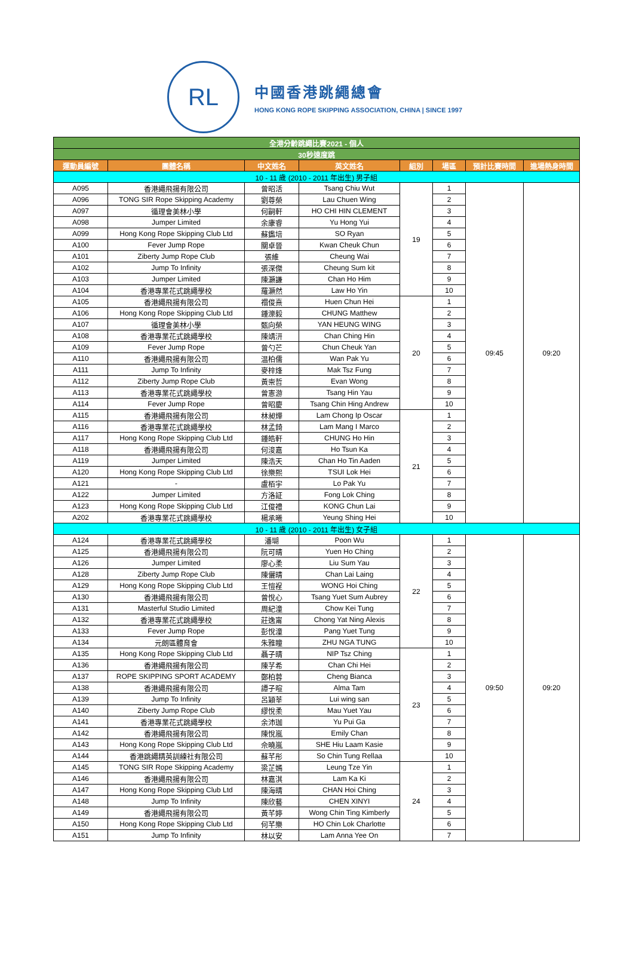RL
中國香港跳繩總會
HONG KONG ROPE SKIPPING ASSOCIATION, CHINA | SINCE 1997
| 全港分齡跳繩比賽2021 - 個人 | | | | | | | |
| 30秒速度跳 | | | | | | | |
| 運動員編號 | 團體名稱 | 中文姓名 | 英文姓名 | 組別 | 場區 | 預計比賽時間 | 進場熱身時間 |
| 10 - 11 歲 (2010 - 2011 年出生) 男子組 | | | | | | | |
| A095 | 香港繩飛揚有限公司 | 曾昭活 | Tsang Chiu Wut | 19 | 1 | 09:45 | 09:20 |
| A096 | TONG SIR Rope Skipping Academy | 劉尊榮 | Lau Chuen Wing | | 2 | | |
| A097 | 循理會美林小學 | 何嗣軒 | HO CHI HIN CLEMENT | | 3 | | |
| A098 | Jumper Limited | 余康睿 | Yu Hong Yui | | 4 | | |
| A099 | Hong Kong Rope Skipping Club Ltd | 蘇鑑培 | SO Ryan | | 5 | | |
| A100 | Fever Jump Rope | 關卓晉 | Kwan Cheuk Chun | | 6 | | |
| A101 | Ziberty Jump Rope Club | 張維 | Cheung Wai | | 7 | | |
| A102 | Jump To Infinity | 張深傑 | Cheung Sum kit | | 8 | | |
| A103 | Jumper Limited | 陳灝謙 | Chan Ho Him | | 9 | | |
| A104 | 香港專業花式跳繩學校 | 羅灝然 | Law Ho Yin | | 10 | | |
| A105 | 香港繩飛揚有限公司 | 禤俊熹 | Huen Chun Hei | 20 | 1 | | |
| A106 | Hong Kong Rope Skipping Club Ltd | 鍾濼毅 | CHUNG Matthew | | 2 | | |
| A107 | 循理會美林小學 | 甄向榮 | YAN HEUNG WING | | 3 | | |
| A108 | 香港專業花式跳繩學校 | 陳靖汧 | Chan Ching Hin | | 4 | | |
| A109 | Fever Jump Rope | 曾勺芒 | Chun Cheuk Yan | | 5 | | |
| A110 | 香港繩飛揚有限公司 | 温柏儒 | Wan Pak Yu | | 6 | | |
| A111 | Jump To Infinity | 麥梓烽 | Mak Tsz Fung | | 7 | | |
| A112 | Ziberty Jump Rope Club | 黃崇哲 | Evan Wong | | 8 | | |
| A113 | 香港專業花式跳繩學校 | 曾憲游 | Tsang Hin Yau | | 9 | | |
| A114 | Fever Jump Rope | 曾昭慶 | Tsang Chin Hing Andrew | | 10 | | |
| A115 | 香港繩飛揚有限公司 | 林昶燁 | Lam Chong Ip Oscar | 21 | 1 | | |
| A116 | 香港專業花式跳繩學校 | 林孟錡 | Lam Mang I Marco | | 2 | | |
| A117 | Hong Kong Rope Skipping Club Ltd | 鍾皓軒 | CHUNG Ho Hin | | 3 | | |
| A118 | 香港繩飛揚有限公司 | 何浚嘉 | Ho Tsun Ka | | 4 | | |
| A119 | Jumper Limited | 陳浩天 | Chan Ho Tin Aaden | | 5 | | |
| A120 | Hong Kong Rope Skipping Club Ltd | 徐樂熙 | TSUI Lok Hei | | 6 | | |
| A121 | - | 盧栢宇 | Lo Pak Yu | | 7 | | |
| A122 | Jumper Limited | 方洛証 | Fong Lok Ching | | 8 | | |
| A123 | Hong Kong Rope Skipping Club Ltd | 江俊禮 | KONG Chun Lai | | 9 | | |
| A202 | 香港專業花式跳繩學校 | 楊承曦 | Yeung Shing Hei | | 10 | | |
| 10 - 11 歲 (2010 - 2011 年出生) 女子組 | | | | | | | |
| A124 | 香港專業花式跳繩學校 | 潘瑚 | Poon Wu | 22 | 1 | 09:50 | 09:20 |
| A125 | 香港繩飛揚有限公司 | 阮可晴 | Yuen Ho Ching | | 2 | | |
| A126 | Jumper Limited | 廖心柔 | Liu Sum Yau | | 3 | | |
| A128 | Ziberty Jump Rope Club | 陳儷晴 | Chan Lai Laing | | 4 | | |
| A129 | Hong Kong Rope Skipping Club Ltd | 王愷裎 | WONG Hoi Ching | | 5 | | |
| A130 | 香港繩飛揚有限公司 | 曾悅心 | Tsang Yuet Sum Aubrey | | 6 | | |
| A131 | Masterful Studio Limited | 周紀潼 | Chow Kei Tung | | 7 | | |
| A132 | 香港專業花式跳繩學校 | 莊逸甯 | Chong Yat Ning Alexis | | 8 | | |
| A133 | Fever Jump Rope | 彭悅潼 | Pang Yuet Tung | | 9 | | |
| A134 | 元朗區體育會 | 朱雅瞳 | ZHU NGA TUNG | | 10 | | |
| A135 | Hong Kong Rope Skipping Club Ltd | 聶子晴 | NIP Tsz Ching | 23 | 1 | | |
| A136 | 香港繩飛揚有限公司 | 陳芓希 | Chan Chi Hei | | 2 | | |
| A137 | ROPE SKIPPING SPORT ACADEMY | 鄭柏蓉 | Cheng Bianca | | 3 | | |
| A138 | 香港繩飛揚有限公司 | 譚子暄 | Alma Tam | | 4 | | |
| A139 | Jump To Infinity | 呂穎莘 | Lui wing san | | 5 | | |
| A140 | Ziberty Jump Rope Club | 繆悅柔 | Mau Yuet Yau | | 6 | | |
| A141 | 香港專業花式跳繩學校 | 余沛珈 | Yu Pui Ga | | 7 | | |
| A142 | 香港繩飛揚有限公司 | 陳悅嵐 | Emily Chan | | 8 | | |
| A143 | Hong Kong Rope Skipping Club Ltd | 佘曉嵐 | SHE Hiu Laam Kasie | | 9 | | |
| A144 | 香港跳繩精英訓練社有限公司 | 蘇芊彤 | So Chin Tung Rellaa | | 10 | | |
| A145 | TONG SIR Rope Skipping Academy | 梁芷嫣 | Leung Tze Yin | 24 | 1 | | |
| A146 | 香港繩飛揚有限公司 | 林嘉淇 | Lam Ka Ki | | 2 | | |
| A147 | Hong Kong Rope Skipping Club Ltd | 陳海晴 | CHAN Hoi Ching | | 3 | | |
| A148 | Jump To Infinity | 陳欣藝 | CHEN XINYI | | 4 | | |
| A149 | 香港繩飛揚有限公司 | 黃芊婷 | Wong Chin Ting Kimberly | | 5 | | |
| A150 | Hong Kong Rope Skipping Club Ltd | 何芊樂 | HO Chin Lok Charlotte | | 6 | | |
| A151 | Jump To Infinity | 林以安 | Lam Anna Yee On | | 7 | | |